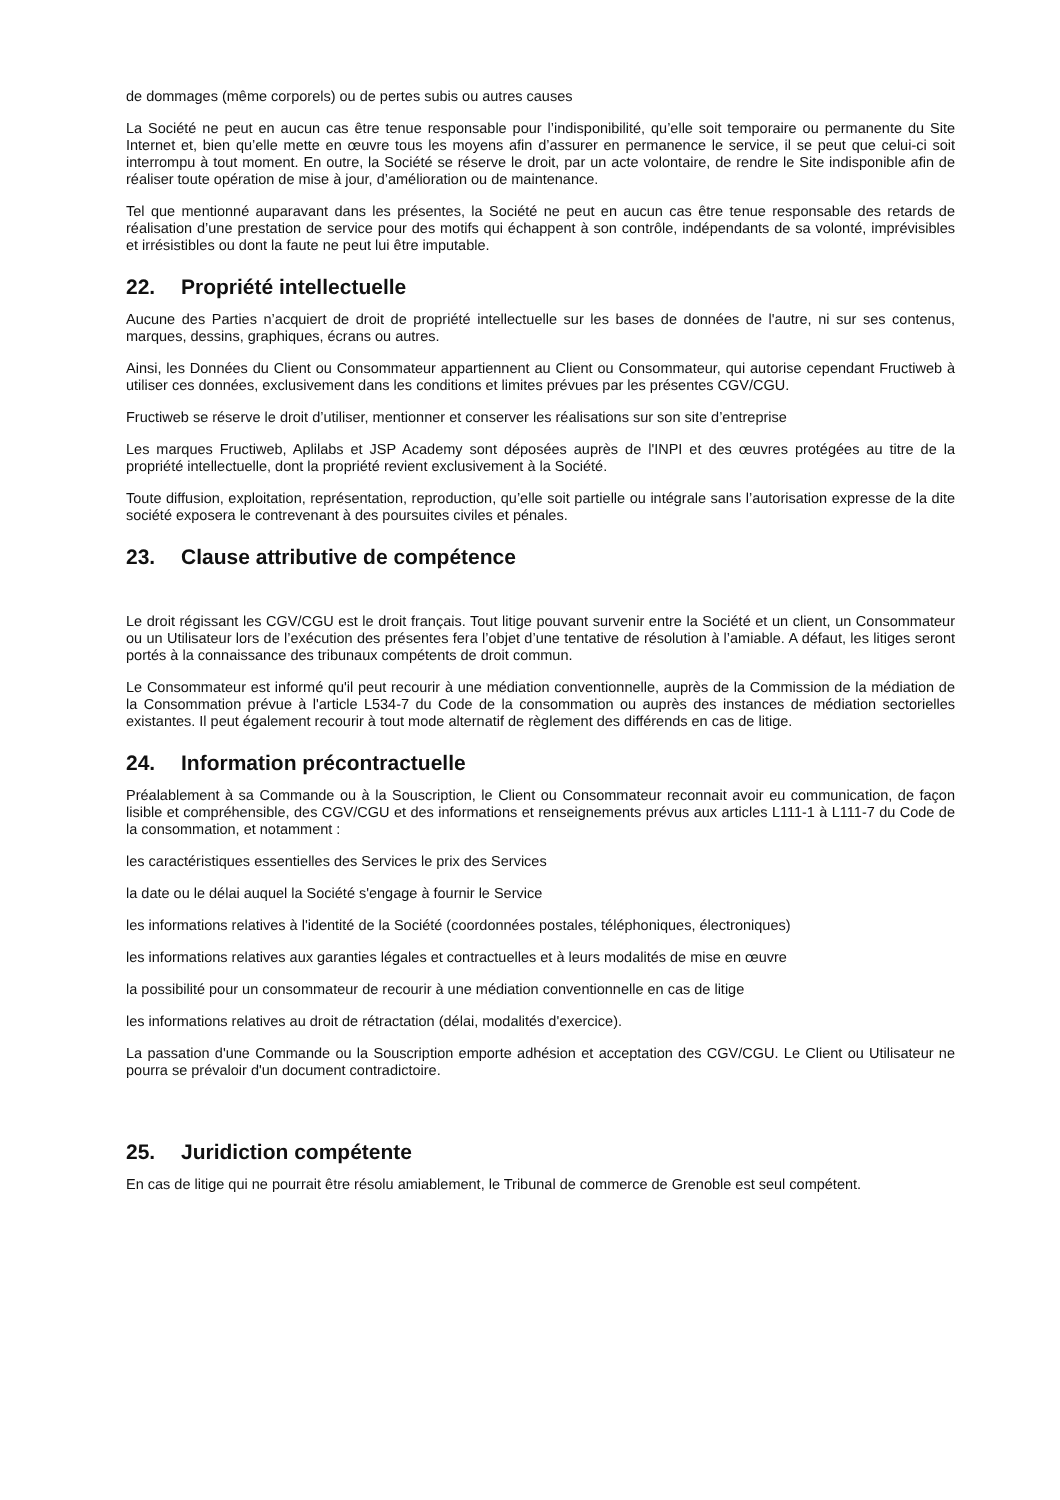de dommages (même corporels) ou de pertes subis ou autres causes
La Société ne peut en aucun cas être tenue responsable pour l’indisponibilité, qu’elle soit temporaire ou permanente du Site Internet et, bien qu’elle mette en œuvre tous les moyens afin d’assurer en permanence le service, il se peut que celui-ci soit interrompu à tout moment. En outre, la Société se réserve le droit, par un acte volontaire, de rendre le Site indisponible afin de réaliser toute opération de mise à jour, d’amélioration ou de maintenance.
Tel que mentionné auparavant dans les présentes, la Société ne peut en aucun cas être tenue responsable des retards de réalisation d’une prestation de service pour des motifs qui échappent à son contrôle, indépendants de sa volonté, imprévisibles et irrésistibles ou dont la faute ne peut lui être imputable.
22. Propriété intellectuelle
Aucune des Parties n’acquiert de droit de propriété intellectuelle sur les bases de données de l'autre, ni sur ses contenus, marques, dessins, graphiques, écrans ou autres.
Ainsi, les Données du Client ou Consommateur appartiennent au Client ou Consommateur, qui autorise cependant Fructiweb à utiliser ces données, exclusivement dans les conditions et limites prévues par les présentes CGV/CGU.
Fructiweb se réserve le droit d’utiliser, mentionner et conserver les réalisations sur son site d’entreprise
Les marques Fructiweb, Aplilabs et JSP Academy sont déposées auprès de l'INPI et des œuvres protégées au titre de la propriété intellectuelle, dont la propriété revient exclusivement à la Société.
Toute diffusion, exploitation, représentation, reproduction, qu’elle soit partielle ou intégrale sans l’autorisation expresse de la dite société exposera le contrevenant à des poursuites civiles et pénales.
23. Clause attributive de compétence
Le droit régissant les CGV/CGU est le droit français. Tout litige pouvant survenir entre la Société et un client, un Consommateur ou un Utilisateur lors de l’exécution des présentes fera l’objet d’une tentative de résolution à l’amiable. A défaut, les litiges seront portés à la connaissance des tribunaux compétents de droit commun.
Le Consommateur est informé qu'il peut recourir à une médiation conventionnelle, auprès de la Commission de la médiation de la Consommation prévue à l'article L534-7 du Code de la consommation ou auprès des instances de médiation sectorielles existantes. Il peut également recourir à tout mode alternatif de règlement des différends en cas de litige.
24. Information précontractuelle
Préalablement à sa Commande ou à la Souscription, le Client ou Consommateur reconnait avoir eu communication, de façon lisible et compréhensible, des CGV/CGU et des informations et renseignements prévus aux articles L111-1 à L111-7 du Code de la consommation, et notamment :
les caractéristiques essentielles des Services le prix des Services
la date ou le délai auquel la Société s'engage à fournir le Service
les informations relatives à l'identité de la Société (coordonnées postales, téléphoniques, électroniques)
les informations relatives aux garanties légales et contractuelles et à leurs modalités de mise en œuvre
la possibilité pour un consommateur de recourir à une médiation conventionnelle en cas de litige
les informations relatives au droit de rétractation (délai, modalités d'exercice).
La passation d'une Commande ou la Souscription emporte adhésion et acceptation des CGV/CGU. Le Client ou Utilisateur ne pourra se prévaloir d'un document contradictoire.
25. Juridiction compétente
En cas de litige qui ne pourrait être résolu amiablement, le Tribunal de commerce de Grenoble est seul compétent.